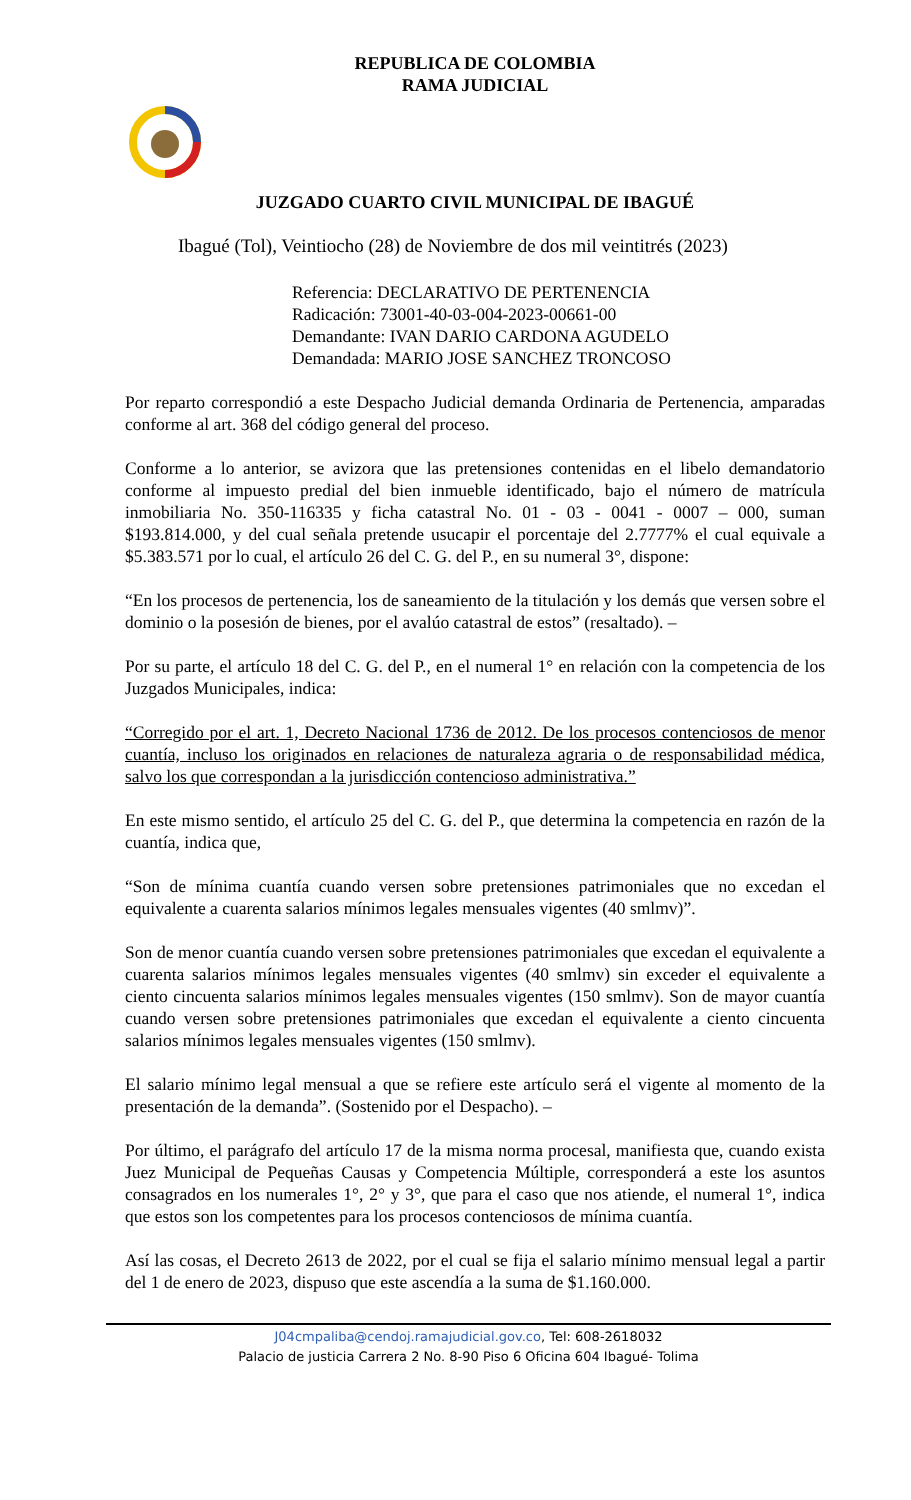REPUBLICA DE COLOMBIA
RAMA JUDICIAL
JUZGADO CUARTO CIVIL MUNICIPAL DE IBAGUÉ
Ibagué (Tol), Veintiocho (28) de Noviembre de dos mil veintitrés (2023)
Referencia: DECLARATIVO DE PERTENENCIA
Radicación: 73001-40-03-004-2023-00661-00
Demandante: IVAN DARIO CARDONA AGUDELO
Demandada: MARIO JOSE SANCHEZ TRONCOSO
Por reparto correspondió a este Despacho Judicial demanda Ordinaria de Pertenencia, amparadas conforme al art. 368 del código general del proceso.
Conforme a lo anterior, se avizora que las pretensiones contenidas en el libelo demandatorio conforme al impuesto predial del bien inmueble identificado, bajo el número de matrícula inmobiliaria No. 350-116335 y ficha catastral No. 01 - 03 - 0041 - 0007 – 000, suman $193.814.000, y del cual señala pretende usucapir el porcentaje del 2.7777% el cual equivale a $5.383.571 por lo cual, el artículo 26 del C. G. del P., en su numeral 3°, dispone:
“En los procesos de pertenencia, los de saneamiento de la titulación y los demás que versen sobre el dominio o la posesión de bienes, por el avalúo catastral de estos” (resaltado). –
Por su parte, el artículo 18 del C. G. del P., en el numeral 1° en relación con la competencia de los Juzgados Municipales, indica:
“Corregido por el art. 1, Decreto Nacional 1736 de 2012. De los procesos contenciosos de menor cuantía, incluso los originados en relaciones de naturaleza agraria o de responsabilidad médica, salvo los que correspondan a la jurisdicción contencioso administrativa.”
En este mismo sentido, el artículo 25 del C. G. del P., que determina la competencia en razón de la cuantía, indica que,
“Son de mínima cuantía cuando versen sobre pretensiones patrimoniales que no excedan el equivalente a cuarenta salarios mínimos legales mensuales vigentes (40 smlmv)”.
Son de menor cuantía cuando versen sobre pretensiones patrimoniales que excedan el equivalente a cuarenta salarios mínimos legales mensuales vigentes (40 smlmv) sin exceder el equivalente a ciento cincuenta salarios mínimos legales mensuales vigentes (150 smlmv). Son de mayor cuantía cuando versen sobre pretensiones patrimoniales que excedan el equivalente a ciento cincuenta salarios mínimos legales mensuales vigentes (150 smlmv).
El salario mínimo legal mensual a que se refiere este artículo será el vigente al momento de la presentación de la demanda”. (Sostenido por el Despacho). –
Por último, el parágrafo del artículo 17 de la misma norma procesal, manifiesta que, cuando exista Juez Municipal de Pequeñas Causas y Competencia Múltiple, corresponderá a este los asuntos consagrados en los numerales 1°, 2° y 3°, que para el caso que nos atiende, el numeral 1°, indica que estos son los competentes para los procesos contenciosos de mínima cuantía.
Así las cosas, el Decreto 2613 de 2022, por el cual se fija el salario mínimo mensual legal a partir del 1 de enero de 2023, dispuso que este ascendía a la suma de $1.160.000.
J04cmpaliba@cendoj.ramajudicial.gov.co, Tel: 608-2618032
Palacio de justicia Carrera 2 No. 8-90 Piso 6 Oficina 604 Ibagué- Tolima